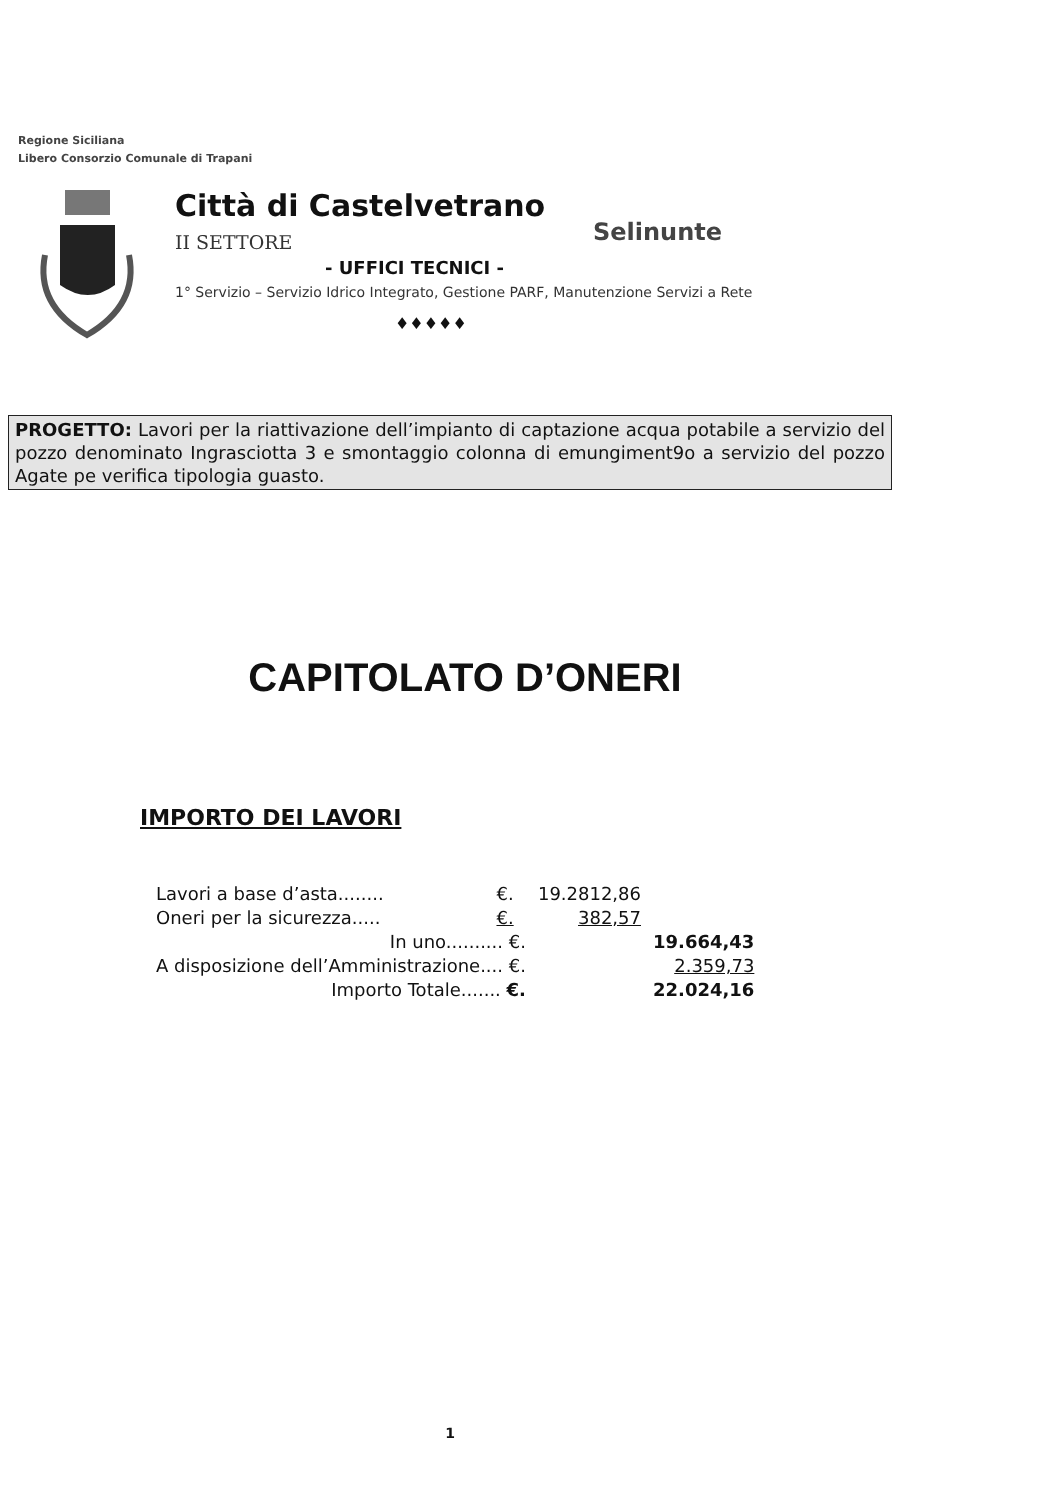Regione Siciliana
Libero Consorzio Comunale di Trapani
Città di Castelvetrano
Selinunte
II SETTORE
- UFFICI TECNICI -
1° Servizio – Servizio Idrico Integrato, Gestione PARF, Manutenzione Servizi a Rete
♦♦♦♦♦
PROGETTO: Lavori per la riattivazione dell’impianto di captazione acqua potabile a servizio del pozzo denominato Ingrasciotta 3 e smontaggio colonna di emungiment9o a servizio del pozzo Agate pe verifica tipologia guasto.
CAPITOLATO D’ONERI
IMPORTO DEI LAVORI
| Lavori a base d’asta........ | €. | 19.2812,86 | |
| Oneri per la sicurezza..... | €. | 382,57 | |
| In uno.......... €. | | | 19.664,43 |
| A disposizione dell’Amministrazione.... €. | | | 2.359,73 |
| Importo Totale....... €. | | | 22.024,16 |
1